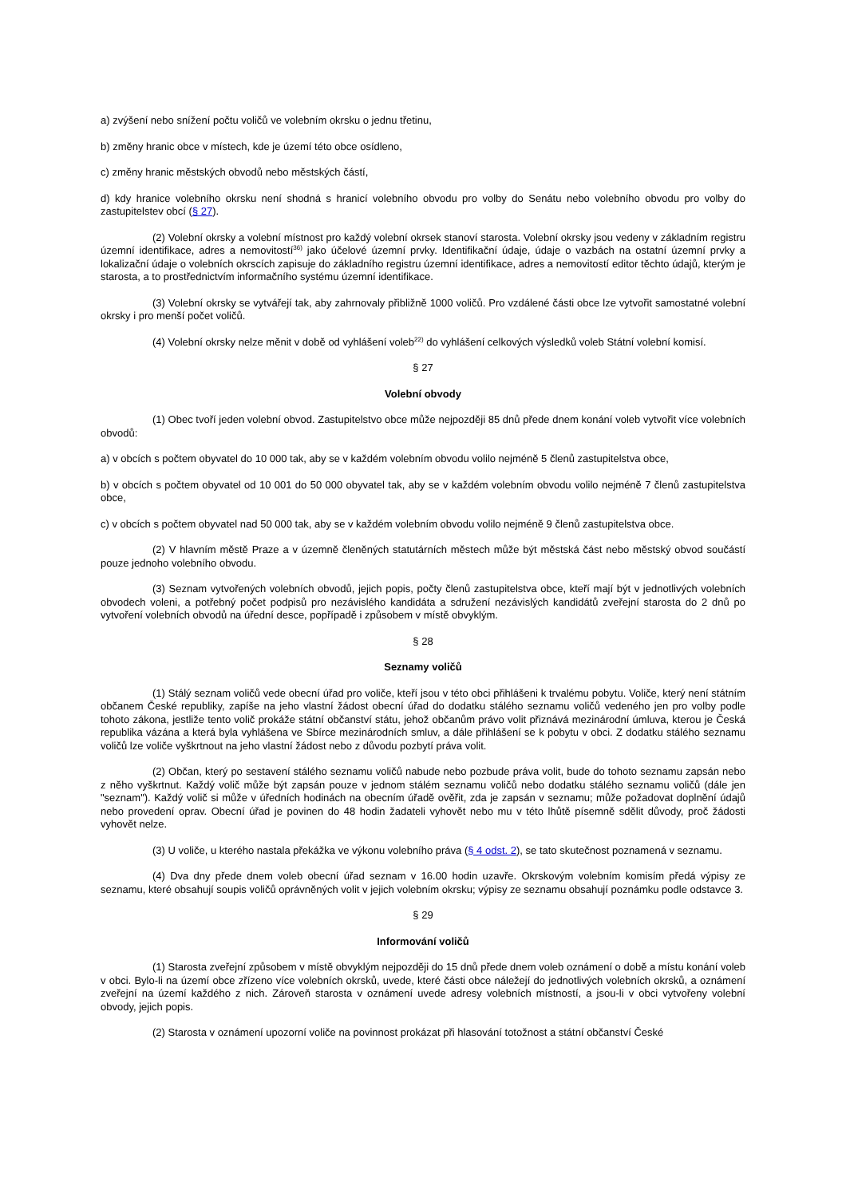a) zvýšení nebo snížení počtu voličů ve volebním okrsku o jednu třetinu,
b) změny hranic obce v místech, kde je území této obce osídleno,
c) změny hranic městských obvodů nebo městských částí,
d) kdy hranice volebního okrsku není shodná s hranicí volebního obvodu pro volby do Senátu nebo volebního obvodu pro volby do zastupitelstev obcí (§ 27).
(2) Volební okrsky a volební místnost pro každý volební okrsek stanoví starosta. Volební okrsky jsou vedeny v základním registru územní identifikace, adres a nemovitostí<sup>36)</sup> jako účelové územní prvky. Identifikační údaje, údaje o vazbách na ostatní územní prvky a lokalizační údaje o volebních okrscích zapisuje do základního registru územní identifikace, adres a nemovitostí editor těchto údajů, kterým je starosta, a to prostřednictvím informačního systému územní identifikace.
(3) Volební okrsky se vytvářejí tak, aby zahrnovaly přibližně 1000 voličů. Pro vzdálené části obce lze vytvořit samostatné volební okrsky i pro menší počet voličů.
(4) Volební okrsky nelze měnit v době od vyhlášení voleb<sup>22)</sup> do vyhlášení celkových výsledků voleb Státní volební komisí.
§ 27
Volební obvody
(1) Obec tvoří jeden volební obvod. Zastupitelstvo obce může nejpozději 85 dnů přede dnem konání voleb vytvořit více volebních obvodů:
a) v obcích s počtem obyvatel do 10 000 tak, aby se v každém volebním obvodu volilo nejméně 5 členů zastupitelstva obce,
b) v obcích s počtem obyvatel od 10 001 do 50 000 obyvatel tak, aby se v každém volebním obvodu volilo nejméně 7 členů zastupitelstva obce,
c) v obcích s počtem obyvatel nad 50 000 tak, aby se v každém volebním obvodu volilo nejméně 9 členů zastupitelstva obce.
(2) V hlavním městě Praze a v územně členěných statutárních městech může být městská část nebo městský obvod součástí pouze jednoho volebního obvodu.
(3) Seznam vytvořených volebních obvodů, jejich popis, počty členů zastupitelstva obce, kteří mají být v jednotlivých volebních obvodech voleni, a potřebný počet podpisů pro nezávislého kandidáta a sdružení nezávislých kandidátů zveřejní starosta do 2 dnů po vytvoření volebních obvodů na úřední desce, popřípadě i způsobem v místě obvyklým.
§ 28
Seznamy voličů
(1) Stálý seznam voličů vede obecní úřad pro voliče, kteří jsou v této obci přihlášeni k trvalému pobytu. Voliče, který není státním občanem České republiky, zapíše na jeho vlastní žádost obecní úřad do dodatku stálého seznamu voličů vedeného jen pro volby podle tohoto zákona, jestliže tento volič prokáže státní občanství státu, jehož občanům právo volit přiznává mezinárodní úmluva, kterou je Česká republika vázána a která byla vyhlášena ve Sbírce mezinárodních smluv, a dále přihlášení se k pobytu v obci. Z dodatku stálého seznamu voličů lze voliče vyškrtnout na jeho vlastní žádost nebo z důvodu pozbytí práva volit.
(2) Občan, který po sestavení stálého seznamu voličů nabude nebo pozbude práva volit, bude do tohoto seznamu zapsán nebo z něho vyškrtnut. Každý volič může být zapsán pouze v jednom stálém seznamu voličů nebo dodatku stálého seznamu voličů (dále jen "seznam"). Každý volič si může v úředních hodinách na obecním úřadě ověřit, zda je zapsán v seznamu; může požadovat doplnění údajů nebo provedení oprav. Obecní úřad je povinen do 48 hodin žadateli vyhovět nebo mu v této lhůtě písemně sdělit důvody, proč žádosti vyhovět nelze.
(3) U voliče, u kterého nastala překážka ve výkonu volebního práva (§ 4 odst. 2), se tato skutečnost poznamená v seznamu.
(4) Dva dny přede dnem voleb obecní úřad seznam v 16.00 hodin uzavře. Okrskovým volebním komisím předá výpisy ze seznamu, které obsahují soupis voličů oprávněných volit v jejich volebním okrsku; výpisy ze seznamu obsahují poznámku podle odstavce 3.
§ 29
Informování voličů
(1) Starosta zveřejní způsobem v místě obvyklým nejpozději do 15 dnů přede dnem voleb oznámení o době a místu konání voleb v obci. Bylo-li na území obce zřízeno více volebních okrsků, uvede, které části obce náležejí do jednotlivých volebních okrsků, a oznámení zveřejní na území každého z nich. Zároveň starosta v oznámení uvede adresy volebních místností, a jsou-li v obci vytvořeny volební obvody, jejich popis.
(2) Starosta v oznámení upozorní voliče na povinnost prokázat při hlasování totožnost a státní občanství České